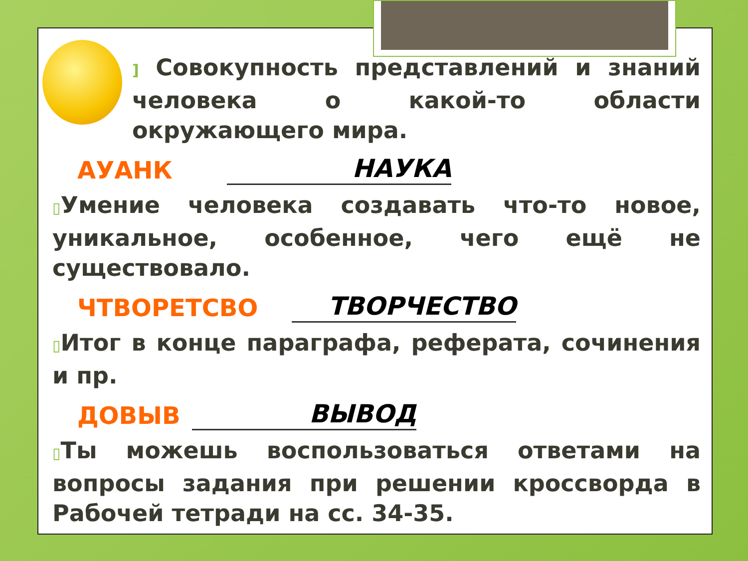] Совокупность представлений и знаний человека о какой-то области окружающего мира.
АУАНК НАУКА
▯Умение человека создавать что-то новое, уникальное, особенное, чего ещё не существовало.
ЧТВОРЕТСВО ТВОРЧЕСТВО
▯Итог в конце параграфа, реферата, сочинения и пр.
ДОВЫВ ВЫВОД
▯Ты можешь воспользоваться ответами на вопросы задания при решении кроссворда в Рабочей тетради на сс. 34-35.